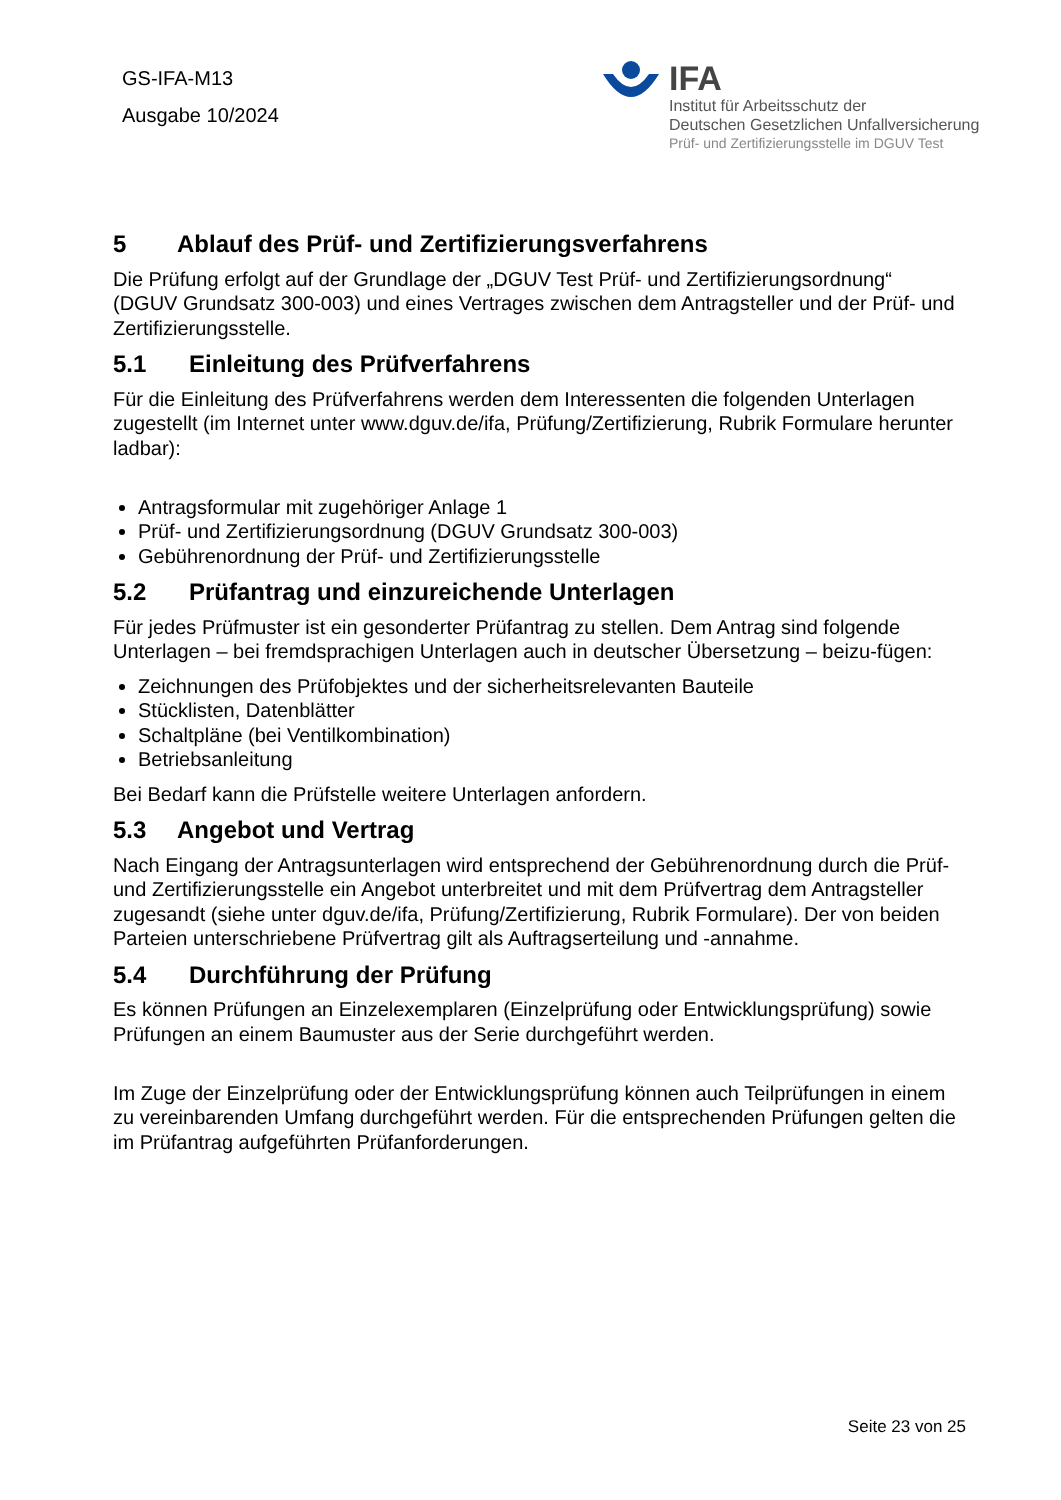GS-IFA-M13
Ausgabe 10/2024
IFA
Institut für Arbeitsschutz der
Deutschen Gesetzlichen Unfallversicherung
Prüf- und Zertifizierungsstelle im DGUV Test
5 Ablauf des Prüf- und Zertifizierungsverfahrens
Die Prüfung erfolgt auf der Grundlage der „DGUV Test Prüf- und Zertifizierungsordnung“ (DGUV Grundsatz 300-003) und eines Vertrages zwischen dem Antragsteller und der Prüf- und Zertifizierungsstelle.
5.1 Einleitung des Prüfverfahrens
Für die Einleitung des Prüfverfahrens werden dem Interessenten die folgenden Unterlagen zugestellt (im Internet unter www.dguv.de/ifa, Prüfung/Zertifizierung, Rubrik Formulare herunter ladbar):
Antragsformular mit zugehöriger Anlage 1
Prüf- und Zertifizierungsordnung (DGUV Grundsatz 300-003)
Gebührenordnung der Prüf- und Zertifizierungsstelle
5.2 Prüfantrag und einzureichende Unterlagen
Für jedes Prüfmuster ist ein gesonderter Prüfantrag zu stellen. Dem Antrag sind folgende Unterlagen – bei fremdsprachigen Unterlagen auch in deutscher Übersetzung – beizu-fügen:
Zeichnungen des Prüfobjektes und der sicherheitsrelevanten Bauteile
Stücklisten, Datenblätter
Schaltpläne (bei Ventilkombination)
Betriebsanleitung
Bei Bedarf kann die Prüfstelle weitere Unterlagen anfordern.
5.3 Angebot und Vertrag
Nach Eingang der Antragsunterlagen wird entsprechend der Gebührenordnung durch die Prüf- und Zertifizierungsstelle ein Angebot unterbreitet und mit dem Prüfvertrag dem Antragsteller zugesandt (siehe unter dguv.de/ifa, Prüfung/Zertifizierung, Rubrik Formulare). Der von beiden Parteien unterschriebene Prüfvertrag gilt als Auftragserteilung und -annahme.
5.4 Durchführung der Prüfung
Es können Prüfungen an Einzelexemplaren (Einzelprüfung oder Entwicklungsprüfung) sowie Prüfungen an einem Baumuster aus der Serie durchgeführt werden.
Im Zuge der Einzelprüfung oder der Entwicklungsprüfung können auch Teilprüfungen in einem zu vereinbarenden Umfang durchgeführt werden. Für die entsprechenden Prüfungen gelten die im Prüfantrag aufgeführten Prüfanforderungen.
Seite 23 von 25